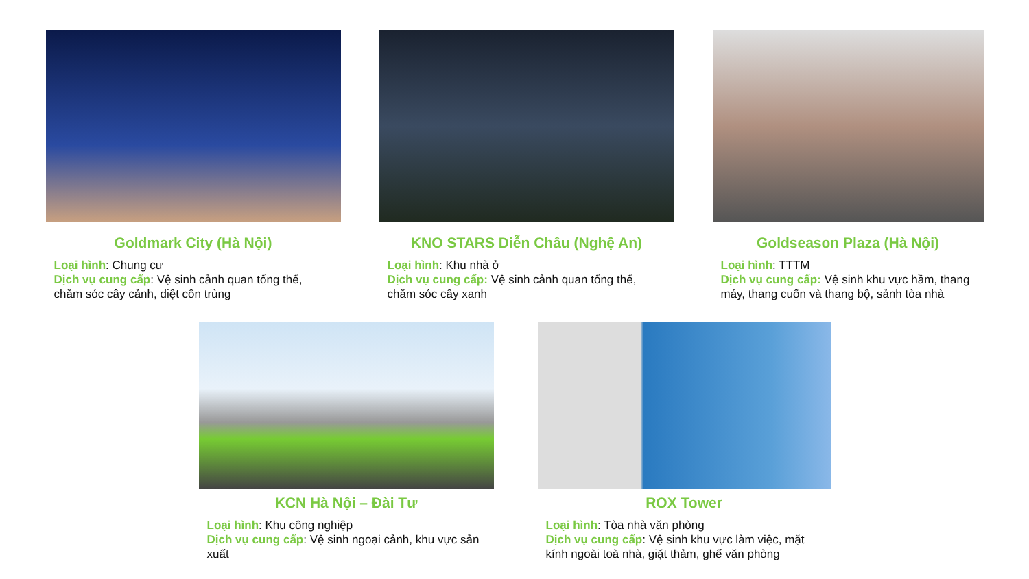Goldmark City (Hà Nội)
Loại hình: Chung cư
Dịch vụ cung cấp: Vệ sinh cảnh quan tổng thể, chăm sóc cây cảnh, diệt côn trùng
KNO STARS Diễn Châu (Nghệ An)
Loại hình: Khu nhà ở
Dịch vụ cung cấp: Vệ sinh cảnh quan tổng thể, chăm sóc cây xanh
Goldseason Plaza (Hà Nội)
Loại hình: TTTM
Dịch vụ cung cấp: Vệ sinh khu vực hầm, thang máy, thang cuốn và thang bộ, sảnh tòa nhà
KCN Hà Nội – Đài Tư
Loại hình: Khu công nghiệp
Dịch vụ cung cấp: Vệ sinh ngoại cảnh, khu vực sản xuất
ROX Tower
Loại hình: Tòa nhà văn phòng
Dịch vụ cung cấp: Vệ sinh khu vực làm việc, mặt kính ngoài toà nhà, giặt thảm, ghế văn phòng